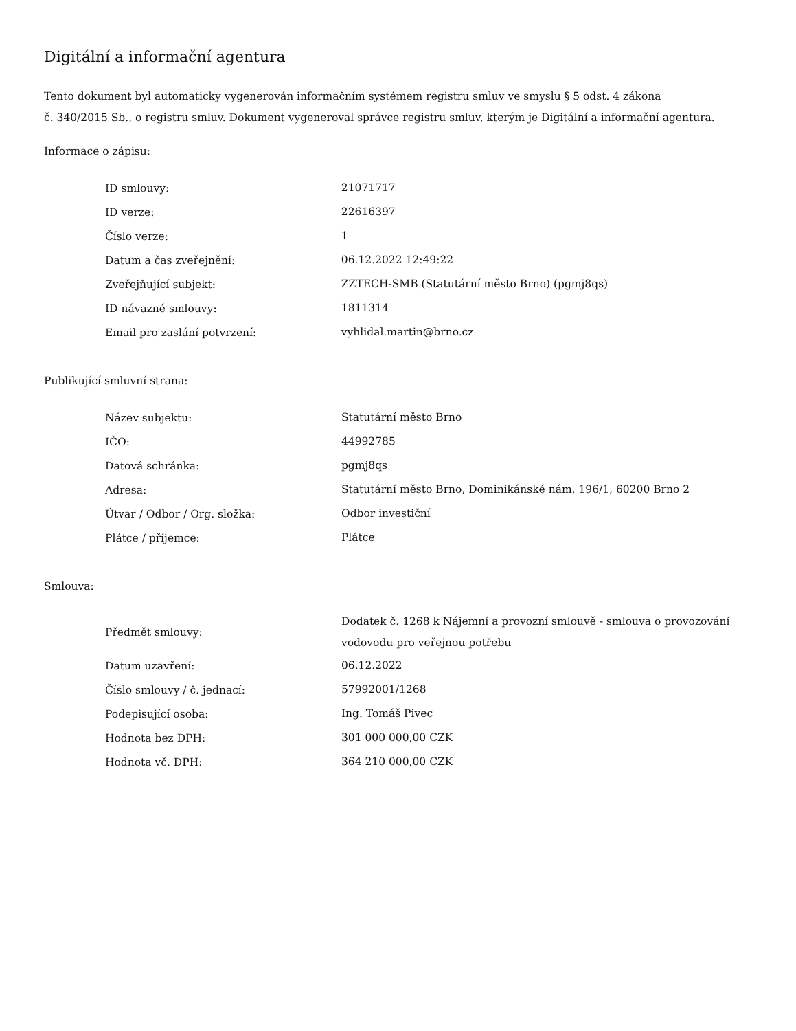Digitální a informační agentura
Tento dokument byl automaticky vygenerován informačním systémem registru smluv ve smyslu § 5 odst. 4 zákona
č. 340/2015 Sb., o registru smluv. Dokument vygeneroval správce registru smluv, kterým je Digitální a informační agentura.
Informace o zápisu:
| ID smlouvy: | 21071717 |
| ID verze: | 22616397 |
| Číslo verze: | 1 |
| Datum a čas zveřejnění: | 06.12.2022 12:49:22 |
| Zveřejňující subjekt: | ZZTECH-SMB (Statutární město Brno) (pgmj8qs) |
| ID návazné smlouvy: | 1811314 |
| Email pro zaslání potvrzení: | vyhlidal.martin@brno.cz |
Publikující smluvní strana:
| Název subjektu: | Statutární město Brno |
| IČO: | 44992785 |
| Datová schránka: | pgmj8qs |
| Adresa: | Statutární město Brno, Dominikánské nám. 196/1, 60200 Brno 2 |
| Útvar / Odbor / Org. složka: | Odbor investiční |
| Plátce / příjemce: | Plátce |
Smlouva:
| Předmět smlouvy: | Dodatek č. 1268 k Nájemní a provozní smlouvě - smlouva o provozování vodovodu pro veřejnou potřebu |
| Datum uzavření: | 06.12.2022 |
| Číslo smlouvy / č. jednací: | 57992001/1268 |
| Podepisující osoba: | Ing. Tomáš Pivec |
| Hodnota bez DPH: | 301 000 000,00 CZK |
| Hodnota vč. DPH: | 364 210 000,00 CZK |